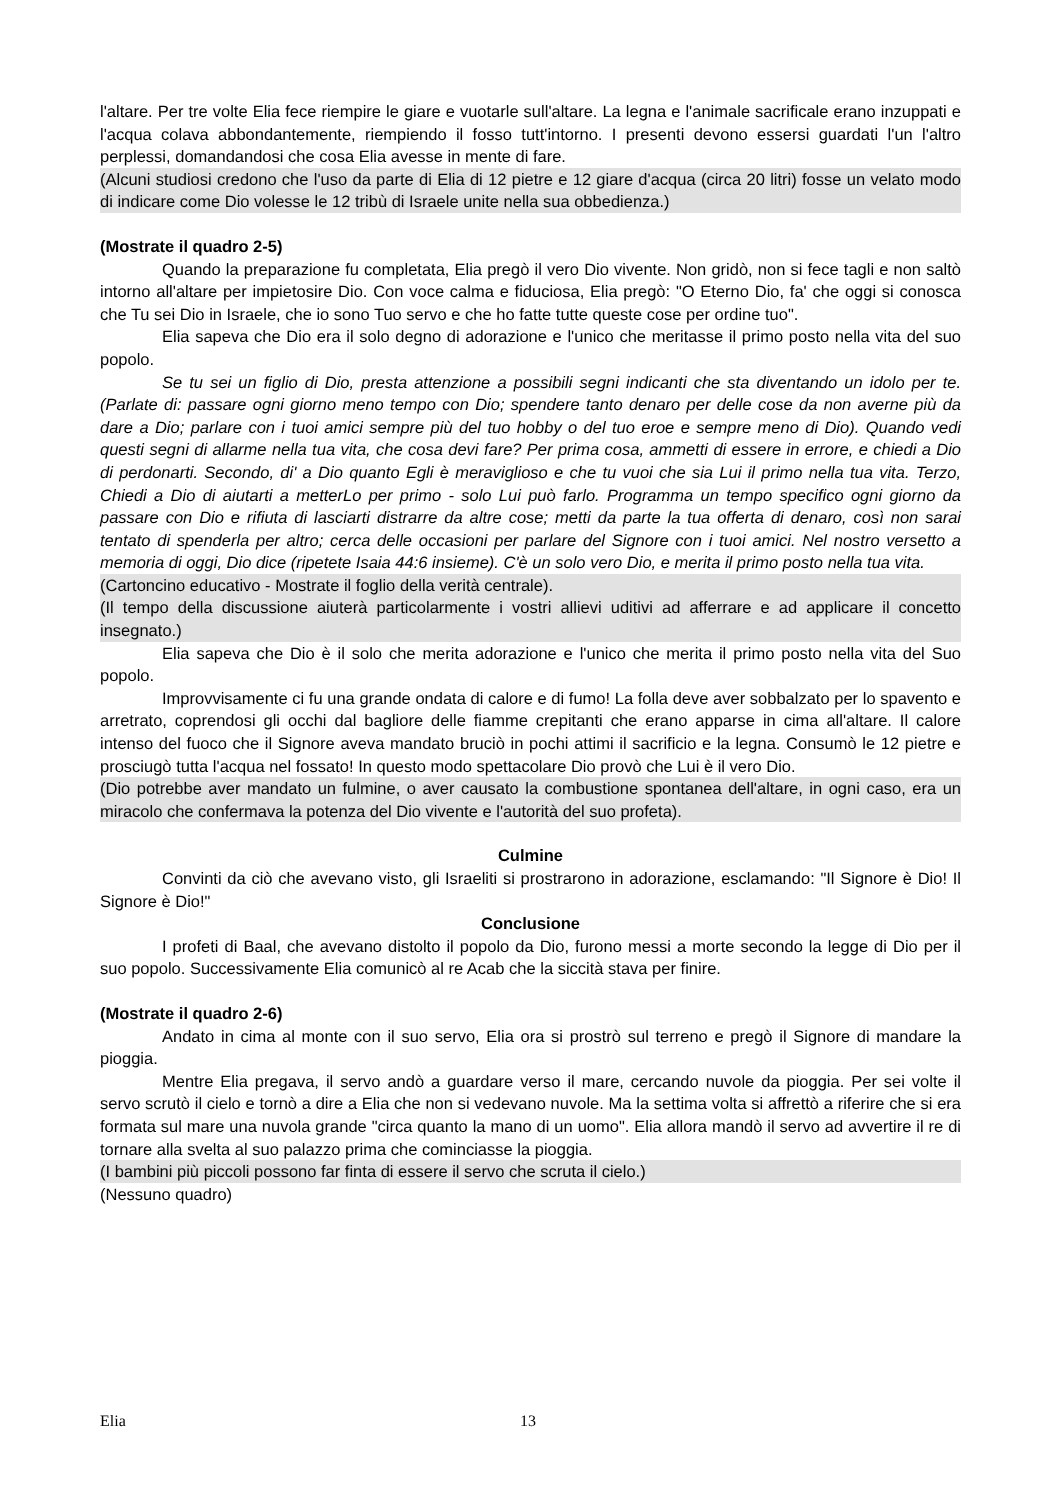l'altare. Per tre volte Elia fece riempire le giare e vuotarle sull'altare. La legna e l'animale sacrificale erano inzuppati e l'acqua colava abbondantemente, riempiendo il fosso tutt'intorno. I presenti devono essersi guardati l'un l'altro perplessi, domandandosi che cosa Elia avesse in mente di fare.
(Alcuni studiosi credono che l'uso da parte di Elia di 12 pietre e 12 giare d'acqua (circa 20 litri) fosse un velato modo di indicare come Dio volesse le 12 tribù di Israele unite nella sua obbedienza.)
(Mostrate il quadro 2-5)
Quando la preparazione fu completata, Elia pregò il vero Dio vivente. Non gridò, non si fece tagli e non saltò intorno all'altare per impietosire Dio. Con voce calma e fiduciosa, Elia pregò: "O Eterno Dio, fa' che oggi si conosca che Tu sei Dio in Israele, che io sono Tuo servo e che ho fatte tutte queste cose per ordine tuo".
Elia sapeva che Dio era il solo degno di adorazione e l'unico che meritasse il primo posto nella vita del suo popolo.
Se tu sei un figlio di Dio, presta attenzione a possibili segni indicanti che sta diventando un idolo per te. (Parlate di: passare ogni giorno meno tempo con Dio; spendere tanto denaro per delle cose da non averne più da dare a Dio; parlare con i tuoi amici sempre più del tuo hobby o del tuo eroe e sempre meno di Dio). Quando vedi questi segni di allarme nella tua vita, che cosa devi fare? Per prima cosa, ammetti di essere in errore, e chiedi a Dio di perdonarti. Secondo, di' a Dio quanto Egli è meraviglioso e che tu vuoi che sia Lui il primo nella tua vita. Terzo, Chiedi a Dio di aiutarti a metterLo per primo - solo Lui può farlo. Programma un tempo specifico ogni giorno da passare con Dio e rifiuta di lasciarti distrarre da altre cose; metti da parte la tua offerta di denaro, così non sarai tentato di spenderla per altro; cerca delle occasioni per parlare del Signore con i tuoi amici. Nel nostro versetto a memoria di oggi, Dio dice (ripetete Isaia 44:6 insieme). C'è un solo vero Dio, e merita il primo posto nella tua vita.
(Cartoncino educativo - Mostrate il foglio della verità centrale).
(Il tempo della discussione aiuterà particolarmente i vostri allievi uditivi ad afferrare e ad applicare il concetto insegnato.)
Elia sapeva che Dio è il solo che merita adorazione e l'unico che merita il primo posto nella vita del Suo popolo.
Improvvisamente ci fu una grande ondata di calore e di fumo! La folla deve aver sobbalzato per lo spavento e arretrato, coprendosi gli occhi dal bagliore delle fiamme crepitanti che erano apparse in cima all'altare. Il calore intenso del fuoco che il Signore aveva mandato bruciò in pochi attimi il sacrificio e la legna. Consumò le 12 pietre e prosciugò tutta l'acqua nel fossato! In questo modo spettacolare Dio provò che Lui è il vero Dio.
(Dio potrebbe aver mandato un fulmine, o aver causato la combustione spontanea dell'altare, in ogni caso, era un miracolo che confermava la potenza del Dio vivente e l'autorità del suo profeta).
Culmine
Convinti da ciò che avevano visto, gli Israeliti si prostrarono in adorazione, esclamando: "Il Signore è Dio! Il Signore è Dio!"
Conclusione
I profeti di Baal, che avevano distolto il popolo da Dio, furono messi a morte secondo la legge di Dio per il suo popolo. Successivamente Elia comunicò al re Acab che la siccità stava per finire.
(Mostrate il quadro 2-6)
Andato in cima al monte con il suo servo, Elia ora si prostrò sul terreno e pregò il Signore di mandare la pioggia.
Mentre Elia pregava, il servo andò a guardare verso il mare, cercando nuvole da pioggia. Per sei volte il servo scrutò il cielo e tornò a dire a Elia che non si vedevano nuvole. Ma la settima volta si affrettò a riferire che si era formata sul mare una nuvola grande "circa quanto la mano di un uomo". Elia allora mandò il servo ad avvertire il re di tornare alla svelta al suo palazzo prima che cominciasse la pioggia.
(I bambini più piccoli possono far finta di essere il servo che scruta il cielo.)
(Nessuno quadro)
Elia 13